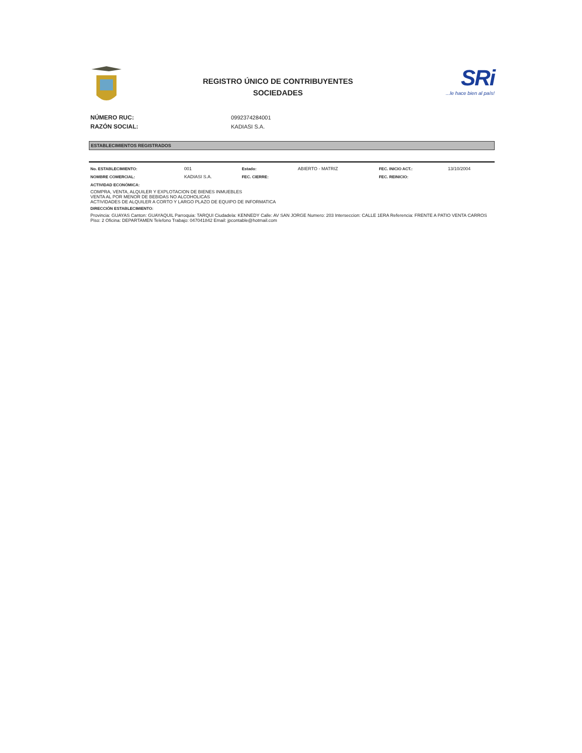REGISTRO ÚNICO DE CONTRIBUYENTES
SOCIEDADES
SRi
...le hace bien al país!
NÚMERO RUC: 0992374284001
RAZÓN SOCIAL: KADIASI S.A.
ESTABLECIMIENTOS REGISTRADOS
| No. ESTABLECIMIENTO: | 001 | Estado: | ABIERTO - MATRIZ | FEC. INICIO ACT.: | 13/10/2004 |
| NOMBRE COMERCIAL: | KADIASI S.A. | FEC. CIERRE: | | FEC. REINICIO: | |
ACTIVIDAD ECONÓMICA:
COMPRA, VENTA, ALQUILER Y EXPLOTACION DE BIENES INMUEBLES
VENTA AL POR MENOR DE BEBIDAS NO ALCOHOLICAS
ACTIVIDADES DE ALQUILER A CORTO Y LARGO PLAZO DE EQUIPO DE INFORMATICA
DIRECCIÓN ESTABLECIMIENTO:
Provincia: GUAYAS Canton: GUAYAQUIL Parroquia: TARQUI Ciudadela: KENNEDY Calle: AV SAN JORGE Numero: 203 Interseccion: CALLE 1ERA Referencia: FRENTE A PATIO VENTA CARROS Piso: 2 Oficina: DEPARTAMEN Telefono Trabajo: 047041842 Email: jpcontable@hotmail.com